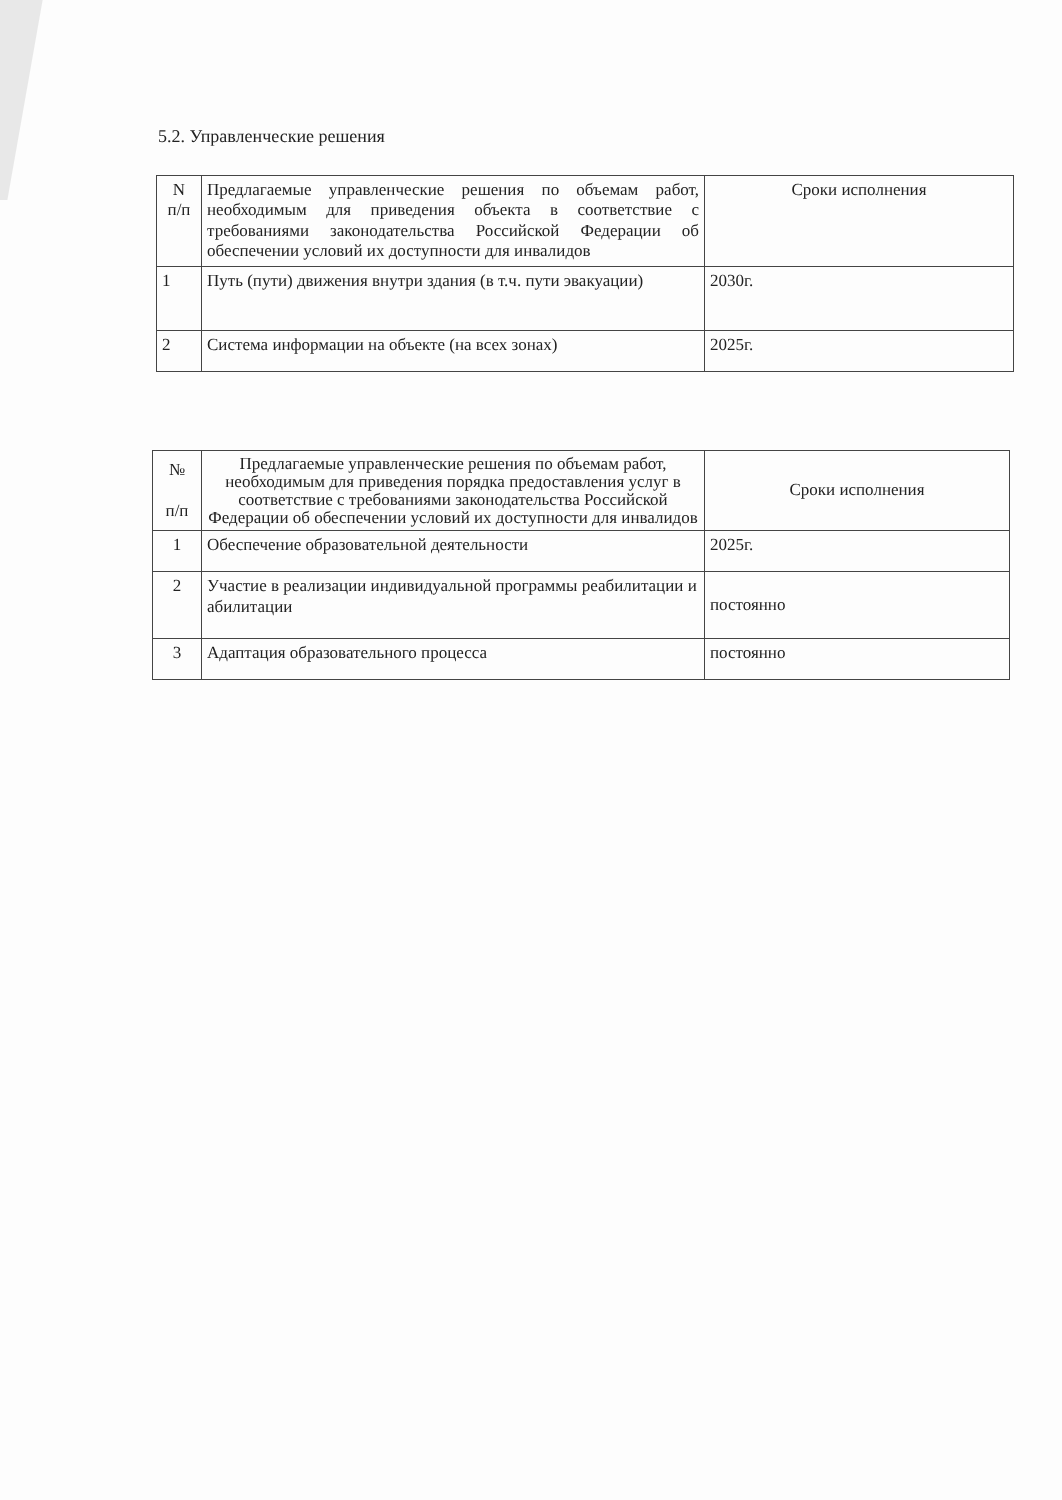5.2. Управленческие решения
| N п/п | Предлагаемые управленческие решения по объемам работ, необходимым для приведения объекта в соответствие с требованиями законодательства Российской Федерации об обеспечении условий их доступности для инвалидов | Сроки исполнения |
| 1 | Путь (пути) движения внутри здания (в т.ч. пути эвакуации) | 2030г. |
| 2 | Система информации на объекте (на всех зонах) | 2025г. |
| № п/п | Предлагаемые управленческие решения по объемам работ, необходимым для приведения порядка предоставления услуг в соответствие с требованиями законодательства Российской Федерации об обеспечении условий их доступности для инвалидов | Сроки исполнения |
| 1 | Обеспечение образовательной деятельности | 2025г. |
| 2 | Участие в реализации индивидуальной программы реабилитации и абилитации | постоянно |
| 3 | Адаптация образовательного процесса | постоянно |